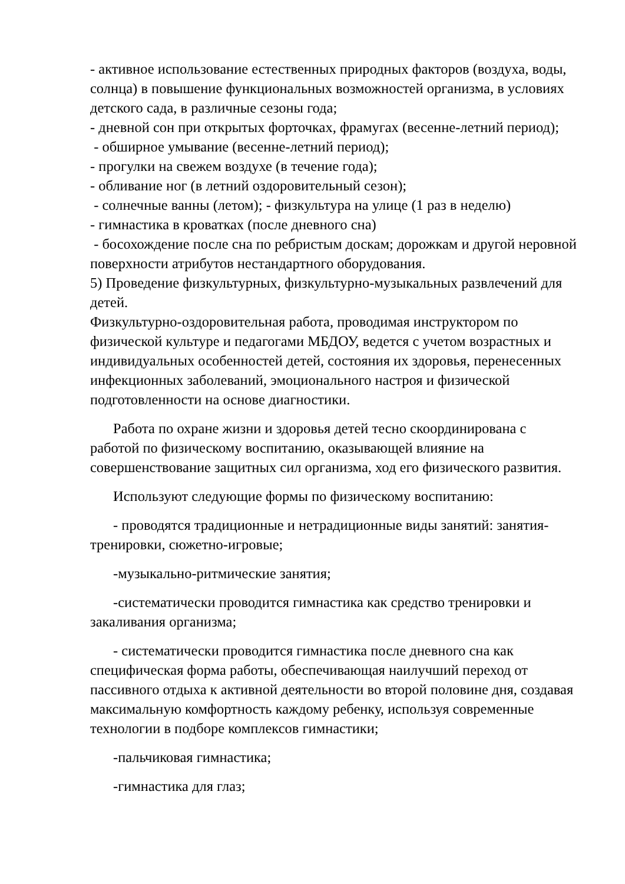- активное использование естественных природных факторов (воздуха, воды, солнца) в повышение функциональных возможностей организма, в условиях детского сада, в различные сезоны года;
- дневной сон при открытых форточках, фрамугах (весенне-летний период);
- обширное умывание (весенне-летний период);
- прогулки на свежем воздухе (в течение года);
- обливание ног (в летний оздоровительный сезон);
- солнечные ванны (летом); - физкультура на улице (1 раз в неделю)
- гимнастика в кроватках (после дневного сна)
- босохождение после сна по ребристым доскам; дорожкам и другой неровной поверхности атрибутов нестандартного оборудования.
5) Проведение физкультурных, физкультурно-музыкальных развлечений для детей.
Физкультурно-оздоровительная работа, проводимая инструктором по физической культуре и педагогами МБДОУ, ведется с учетом возрастных и индивидуальных особенностей детей, состояния их здоровья, перенесенных инфекционных заболеваний, эмоционального настроя и физической подготовленности на основе диагностики.
Работа по охране жизни и здоровья детей тесно скоординирована с работой по физическому воспитанию, оказывающей влияние на совершенствование защитных сил организма, ход его физического развития.
Используют следующие формы по физическому воспитанию:
- проводятся традиционные и нетрадиционные виды занятий: занятия-тренировки, сюжетно-игровые;
-музыкально-ритмические занятия;
-систематически проводится гимнастика как средство тренировки и закаливания организма;
- систематически проводится гимнастика после дневного сна как специфическая форма работы, обеспечивающая наилучший переход от пассивного отдыха к активной деятельности во второй половине дня, создавая максимальную комфортность каждому ребенку, используя современные технологии в подборе комплексов гимнастики;
-пальчиковая гимнастика;
-гимнастика для глаз;